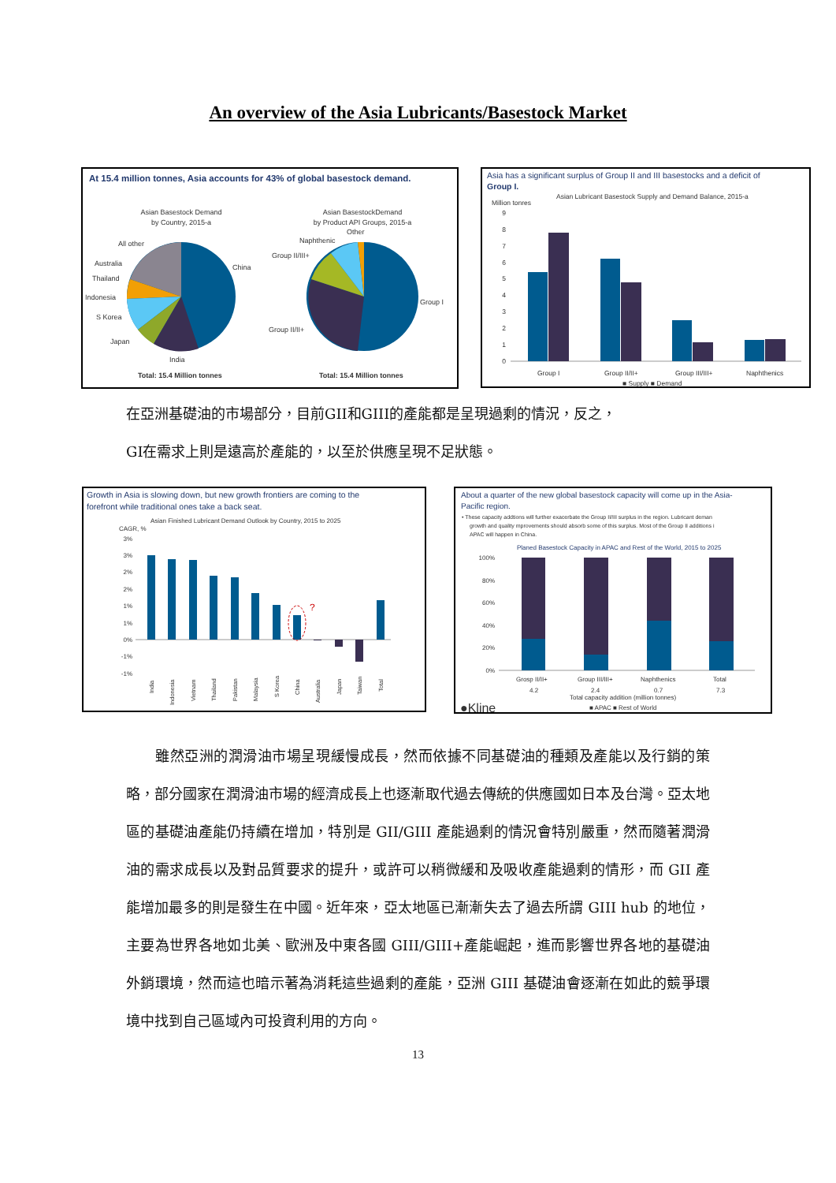An overview of the Asia Lubricants/Basestock Market
At 15.4 million tonnes, Asia accounts for 43% of global basestock demand.
Asian Basestock Demand
by Country, 2015-a
China
All other
Australia
Thailand
Indonesia
S Korea
Japan
India
Total: 15.4 Million tonnes
Asian BasestockDemand
by Product API Groups, 2015-a
Other
Naphthenic
Group II/III+
Group II/II+
Group I
Total: 15.4 Million tonnes
Asia has a significant surplus of Group II and III basestocks and a deficit of
Group I.
Million tonres
Asian Lubricant Basestock Supply and Demand Balance, 2015-a
9
8
7
6
5
4
3
2
1
0
Group I
Group II/II+
Group III/III+
Naphthenics
■ Supply ■ Demand
在亞洲基礎油的市場部分，目前GII和GIII的產能都是呈現過剩的情況，反之，
GI在需求上則是遠高於產能的，以至於供應呈現不足狀態。
Growth in Asia is slowing down, but new growth frontiers are coming to the
forefront while traditional ones take a back seat.
Asian Finished Lubricant Demand Outlook by Country, 2015 to 2025
CAGR, %
3%
3%
2%
2%
1%
1%
0%
-1%
-1%
?
India
Indonesia
Vietnam
Thailand
Pakistan
Malaysia
S Korea
China
Australia
Japan
Taiwan
Total
About a quarter of the new global basestock capacity will come up in the Asia-
Pacific region.
• These capacity addtions will further exacerbate the Group II/III surplus in the region. Lubricant deman
growth and quality mprovements should absorb some of this surplus. Most of the Group II additions i
APAC will happen in China.
Planed Basestock Capacity in APAC and Rest of the World, 2015 to 2025
100%
80%
60%
40%
20%
0%
Grosp II/II+
Group III/III+
Naphthenics
Total
4.2
2.4
0.7
7.3
Total capacity addition (million tonnes)
■ APAC ■ Rest of World
●Kline
　　雖然亞洲的潤滑油市場呈現緩慢成長，然而依據不同基礎油的種類及產能以及行銷的策略，部分國家在潤滑油市場的經濟成長上也逐漸取代過去傳統的供應國如日本及台灣。亞太地區的基礎油產能仍持續在增加，特別是 GII/GIII 產能過剩的情況會特別嚴重，然而隨著潤滑油的需求成長以及對品質要求的提升，或許可以稍微緩和及吸收產能過剩的情形，而 GII 產能增加最多的則是發生在中國。近年來，亞太地區已漸漸失去了過去所謂 GIII hub 的地位，主要為世界各地如北美、歐洲及中東各國 GIII/GIII+產能崛起，進而影響世界各地的基礎油外銷環境，然而這也暗示著為消耗這些過剩的產能，亞洲 GIII 基礎油會逐漸在如此的競爭環境中找到自己區域內可投資利用的方向。
13